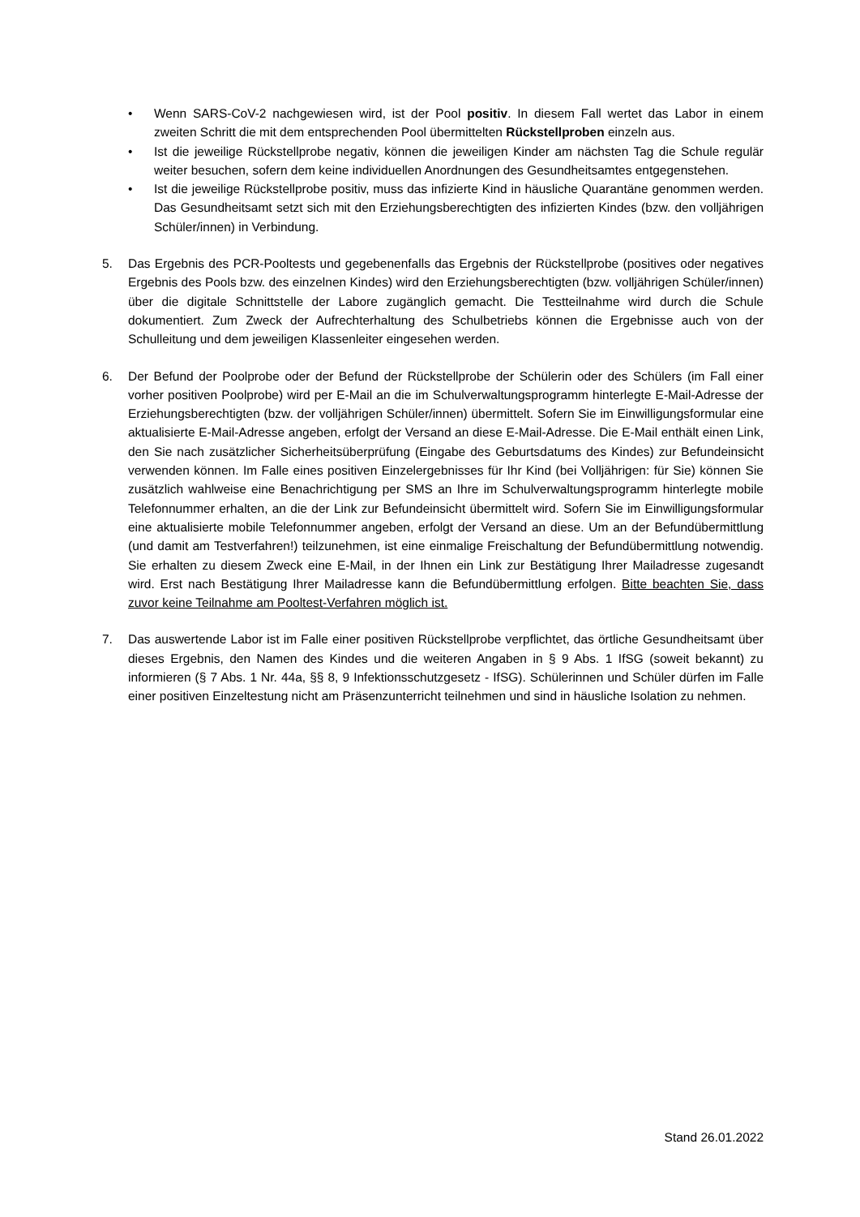• Wenn SARS-CoV-2 nachgewiesen wird, ist der Pool positiv. In diesem Fall wertet das Labor in einem zweiten Schritt die mit dem entsprechenden Pool übermittelten Rückstellproben einzeln aus.
• Ist die jeweilige Rückstellprobe negativ, können die jeweiligen Kinder am nächsten Tag die Schule regulär weiter besuchen, sofern dem keine individuellen Anordnungen des Gesundheitsamtes entgegenstehen.
• Ist die jeweilige Rückstellprobe positiv, muss das infizierte Kind in häusliche Quarantäne genommen werden. Das Gesundheitsamt setzt sich mit den Erziehungsberechtigten des infizierten Kindes (bzw. den volljährigen Schüler/innen) in Verbindung.
5. Das Ergebnis des PCR-Pooltests und gegebenenfalls das Ergebnis der Rückstellprobe (positives oder negatives Ergebnis des Pools bzw. des einzelnen Kindes) wird den Erziehungsberechtigten (bzw. volljährigen Schüler/innen) über die digitale Schnittstelle der Labore zugänglich gemacht. Die Testteilnahme wird durch die Schule dokumentiert. Zum Zweck der Aufrechterhaltung des Schulbetriebs können die Ergebnisse auch von der Schulleitung und dem jeweiligen Klassenleiter eingesehen werden.
6. Der Befund der Poolprobe oder der Befund der Rückstellprobe der Schülerin oder des Schülers (im Fall einer vorher positiven Poolprobe) wird per E-Mail an die im Schulverwaltungsprogramm hinterlegte E-Mail-Adresse der Erziehungsberechtigten (bzw. der volljährigen Schüler/innen) übermittelt. Sofern Sie im Einwilligungsformular eine aktualisierte E-Mail-Adresse angeben, erfolgt der Versand an diese E-Mail-Adresse. Die E-Mail enthält einen Link, den Sie nach zusätzlicher Sicherheitsüberprüfung (Eingabe des Geburtsdatums des Kindes) zur Befundeinsicht verwenden können. Im Falle eines positiven Einzelergebnisses für Ihr Kind (bei Volljährigen: für Sie) können Sie zusätzlich wahlweise eine Benachrichtigung per SMS an Ihre im Schulverwaltungsprogramm hinterlegte mobile Telefonnummer erhalten, an die der Link zur Befundeinsicht übermittelt wird. Sofern Sie im Einwilligungsformular eine aktualisierte mobile Telefonnummer angeben, erfolgt der Versand an diese. Um an der Befundübermittlung (und damit am Testverfahren!) teilzunehmen, ist eine einmalige Freischaltung der Befundübermittlung notwendig. Sie erhalten zu diesem Zweck eine E-Mail, in der Ihnen ein Link zur Bestätigung Ihrer Mailadresse zugesandt wird. Erst nach Bestätigung Ihrer Mailadresse kann die Befundübermittlung erfolgen. Bitte beachten Sie, dass zuvor keine Teilnahme am Pooltest-Verfahren möglich ist.
7. Das auswertende Labor ist im Falle einer positiven Rückstellprobe verpflichtet, das örtliche Gesundheitsamt über dieses Ergebnis, den Namen des Kindes und die weiteren Angaben in § 9 Abs. 1 IfSG (soweit bekannt) zu informieren (§ 7 Abs. 1 Nr. 44a, §§ 8, 9 Infektionsschutzgesetz - IfSG). Schülerinnen und Schüler dürfen im Falle einer positiven Einzeltestung nicht am Präsenzunterricht teilnehmen und sind in häusliche Isolation zu nehmen.
Stand 26.01.2022